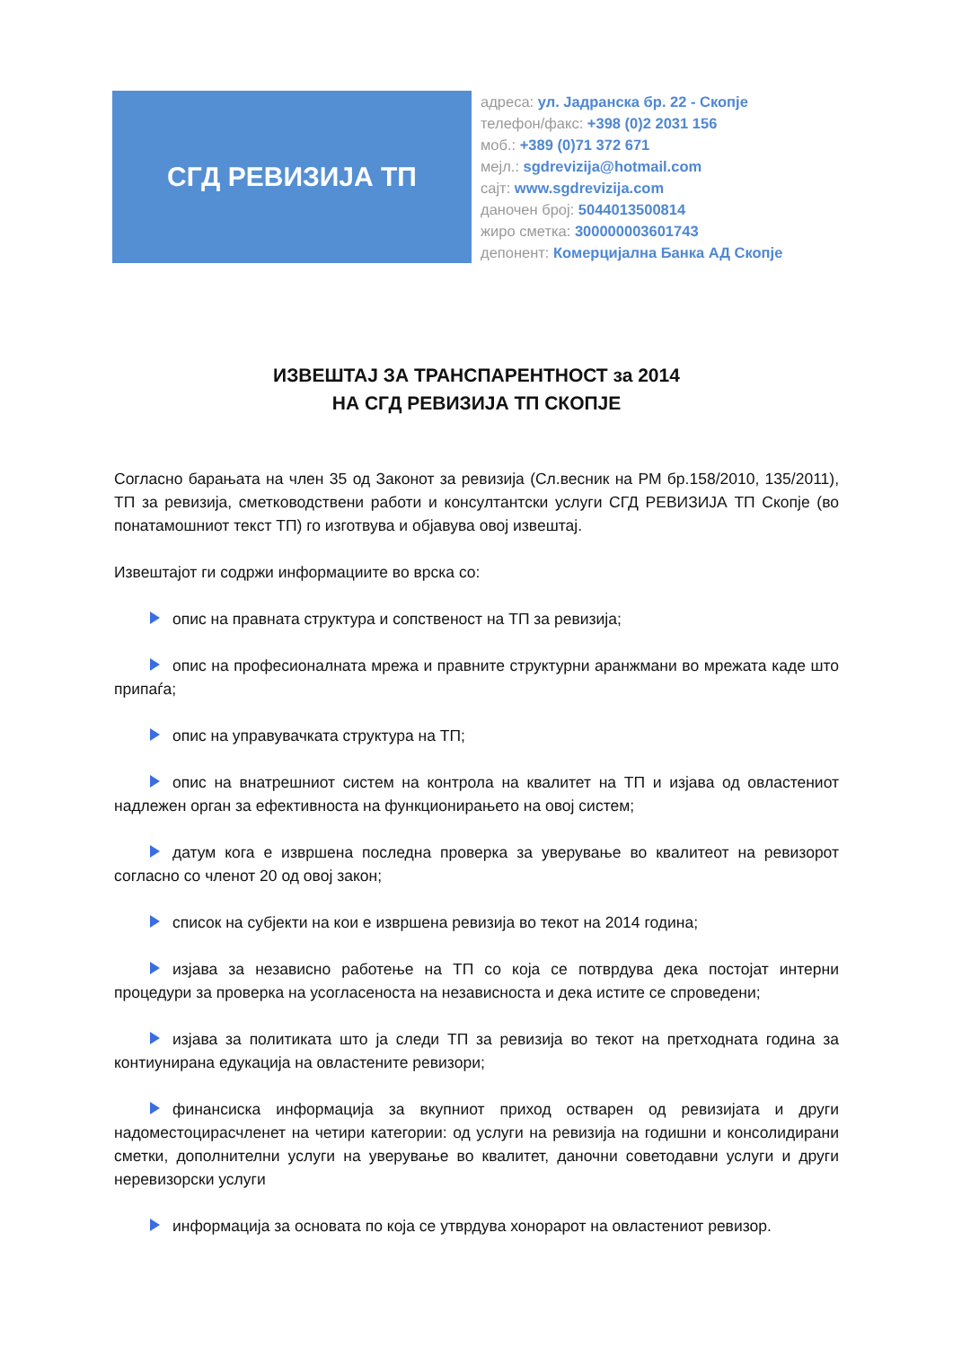СГД РЕВИЗИЈА ТП
адреса: ул. Јадранска бр. 22 - Скопје
телефон/факс: +398 (0)2 2031 156
моб.: +389 (0)71 372 671
мејл.: sgdrevizija@hotmail.com
сајт: www.sgdrevizija.com
даночен број: 5044013500814
жиро сметка: 300000003601743
депонент: Комерцијална Банка АД Скопје
ИЗВЕШТАЈ ЗА ТРАНСПАРЕНТНОСТ за 2014
НА СГД РЕВИЗИЈА ТП СКОПЈЕ
Согласно барањата на член 35 од Законот за ревизија (Сл.весник на РМ бр.158/2010, 135/2011), ТП за ревизија, сметководствени работи и консултантски услуги СГД РЕВИЗИЈА ТП Скопје (во понатамошниот текст ТП) го изготвува и објавува овој извештај.
Извештајот ги содржи информациите во врска со:
опис на правната структура и сопственост на ТП за ревизија;
опис на професионалната мрежа и правните структурни аранжмани во мрежата каде што припаѓа;
опис на управувачката структура на ТП;
опис на внатрешниот систем на контрола на квалитет на ТП и изјава од овластениот надлежен орган за ефективноста на функционирањето на овој систем;
датум кога е извршена последна проверка за уверување во квалитеот на ревизорот согласно со членот 20 од овој закон;
список на субјекти на кои е извршена ревизија во текот на 2014 година;
изјава за независно работење на ТП со која се потврдува дека постојат интерни процедури за проверка на усогласеноста на независноста и дека истите се спроведени;
изјава за политиката што ја следи ТП за ревизија во текот на претходната година за контиунирана едукација на овластените ревизори;
финансиска информација за вкупниот приход остварен од ревизијата и други надоместоцирасчленет на четири категории: од услуги на ревизија на годишни и консолидирани сметки, дополнителни услуги на уверување во квалитет, даночни советодавни услуги и други неревизорски услуги
информација за основата по која се утврдува хонорарот на овластениот ревизор.